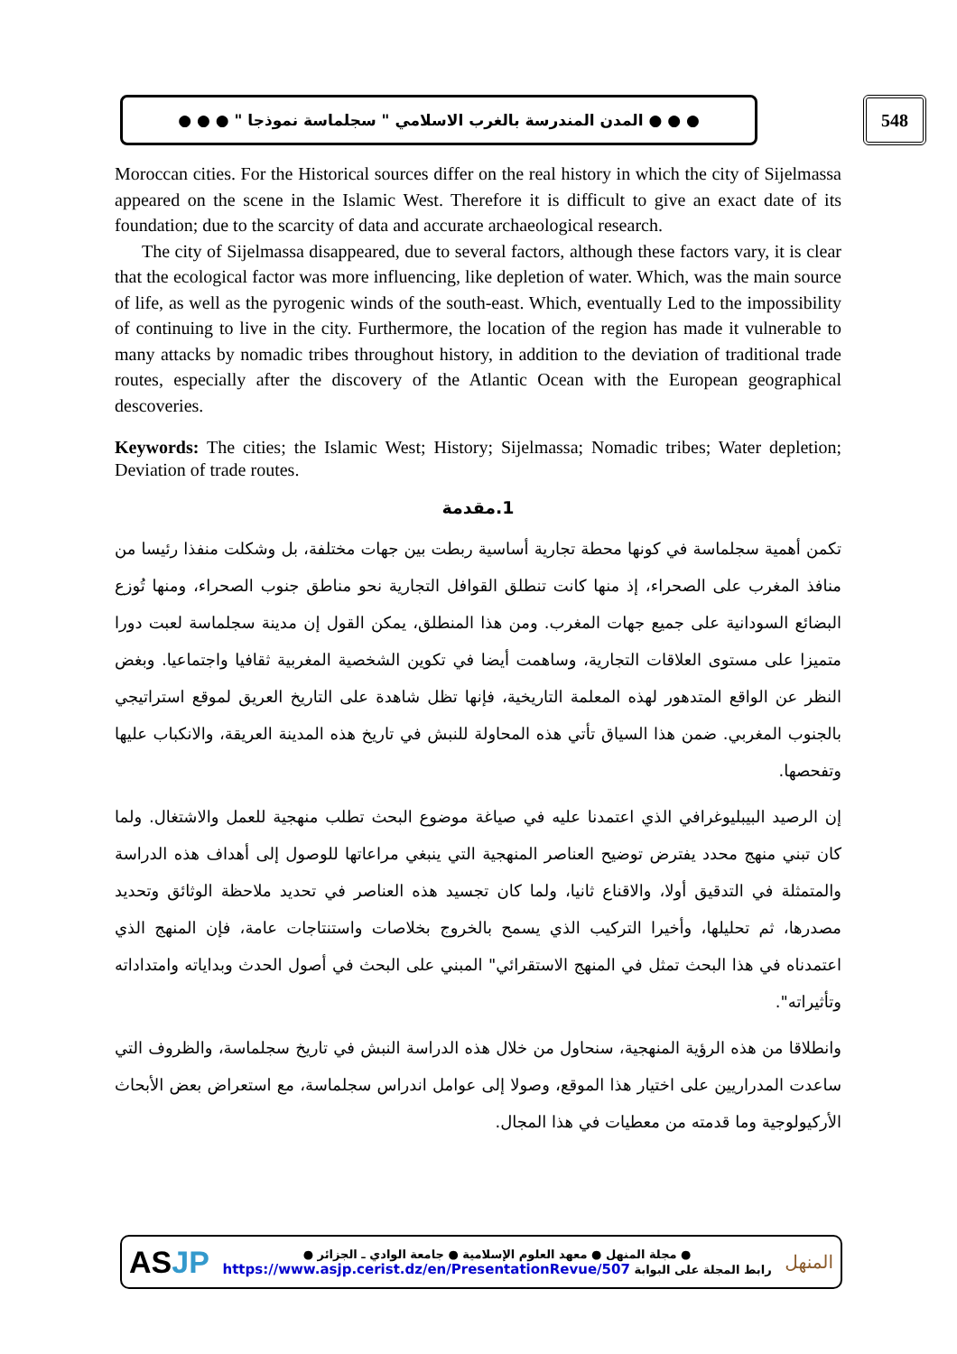● ● ● المدن المندرسة بالغرب الاسلامي " سجلماسة نموذجا " ● ● ● 548
Moroccan cities. For the Historical sources differ on the real history in which the city of Sijelmassa appeared on the scene in the Islamic West. Therefore it is difficult to give an exact date of its foundation; due to the scarcity of data and accurate archaeological research.
The city of Sijelmassa disappeared, due to several factors, although these factors vary, it is clear that the ecological factor was more influencing, like depletion of water. Which, was the main source of life, as well as the pyrogenic winds of the south-east. Which, eventually Led to the impossibility of continuing to live in the city. Furthermore, the location of the region has made it vulnerable to many attacks by nomadic tribes throughout history, in addition to the deviation of traditional trade routes, especially after the discovery of the Atlantic Ocean with the European geographical descoveries.
Keywords: The cities; the Islamic West; History; Sijelmassa; Nomadic tribes; Water depletion; Deviation of trade routes.
1.مقدمة
تكمن أهمية سجلماسة في كونها محطة تجارية أساسية ربطت بين جهات مختلفة، بل وشكلت منفذا رئيسا من منافذ المغرب على الصحراء، إذ منها كانت تنطلق القوافل التجارية نحو مناطق جنوب الصحراء، ومنها تُوزع البضائع السودانية على جميع جهات المغرب. ومن هذا المنطلق، يمكن القول إن مدينة سجلماسة لعبت دورا متميزا على مستوى العلاقات التجارية، وساهمت أيضا في تكوين الشخصية المغربية ثقافيا واجتماعيا. وبغض النظر عن الواقع المتدهور لهذه المعلمة التاريخية، فإنها تظل شاهدة على التاريخ العريق لموقع استراتيجي بالجنوب المغربي. ضمن هذا السياق تأتي هذه المحاولة للنبش في تاريخ هذه المدينة العريقة، والانكباب عليها وتفحصها.
إن الرصيد البيبليوغرافي الذي اعتمدنا عليه في صياغة موضوع البحث تطلب منهجية للعمل والاشتغال. ولما كان تبني منهج محدد يفترض توضيح العناصر المنهجية التي ينبغي مراعاتها للوصول إلى أهداف هذه الدراسة والمتمثلة في التدقيق أولا، والاقناع ثانيا، ولما كان تجسيد هذه العناصر في تحديد ملاحظة الوثائق وتحديد مصدرها، ثم تحليلها، وأخيرا التركيب الذي يسمح بالخروج بخلاصات واستنتاجات عامة، فإن المنهج الذي اعتمدناه في هذا البحث تمثل في المنهج الاستقرائي" المبني على البحث في أصول الحدث وبداياته وامتداداته وتأثيراته".
وانطلاقا من هذه الرؤية المنهجية، سنحاول من خلال هذه الدراسة النبش في تاريخ سجلماسة، والظروف التي ساعدت المدراريين على اختيار هذا الموقع، وصولا إلى عوامل اندراس سجلماسة، مع استعراض بعض الأبحاث الأركيولوجية وما قدمته من معطيات في هذا المجال.
ASJP
● مجلة المنهل ● معهد العلوم الإسلامية ● جامعة الوادي ـ الجزائر ●
رابط المجلة على البوابة https://www.asjp.cerist.dz/en/PresentationRevue/507
المنهل